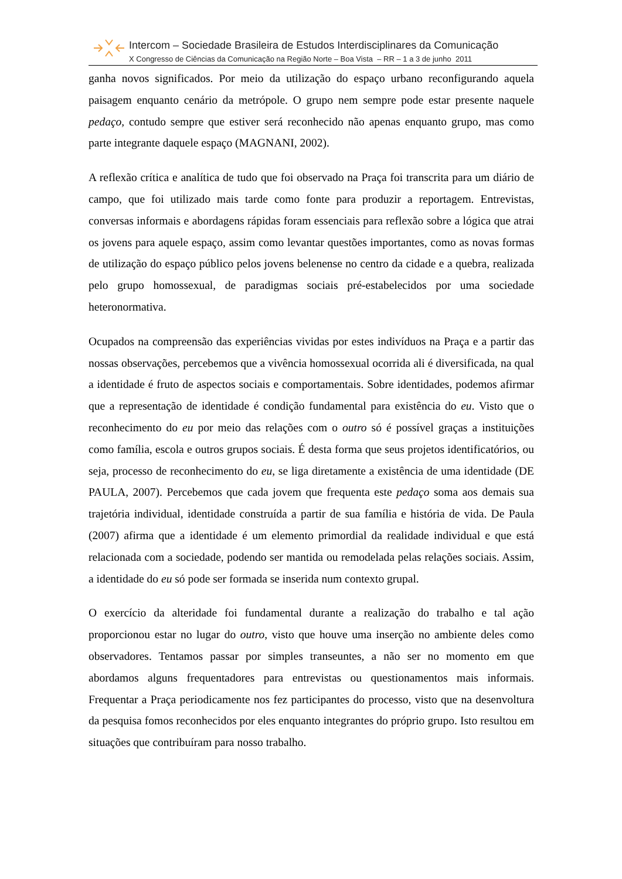Intercom – Sociedade Brasileira de Estudos Interdisciplinares da Comunicação
X Congresso de Ciências da Comunicação na Região Norte – Boa Vista – RR – 1 a 3 de junho 2011
ganha novos significados. Por meio da utilização do espaço urbano reconfigurando aquela paisagem enquanto cenário da metrópole. O grupo nem sempre pode estar presente naquele pedaço, contudo sempre que estiver será reconhecido não apenas enquanto grupo, mas como parte integrante daquele espaço (MAGNANI, 2002).
A reflexão crítica e analítica de tudo que foi observado na Praça foi transcrita para um diário de campo, que foi utilizado mais tarde como fonte para produzir a reportagem. Entrevistas, conversas informais e abordagens rápidas foram essenciais para reflexão sobre a lógica que atrai os jovens para aquele espaço, assim como levantar questões importantes, como as novas formas de utilização do espaço público pelos jovens belenense no centro da cidade e a quebra, realizada pelo grupo homossexual, de paradigmas sociais pré-estabelecidos por uma sociedade heteronormativa.
Ocupados na compreensão das experiências vividas por estes indivíduos na Praça e a partir das nossas observações, percebemos que a vivência homossexual ocorrida ali é diversificada, na qual a identidade é fruto de aspectos sociais e comportamentais. Sobre identidades, podemos afirmar que a representação de identidade é condição fundamental para existência do eu. Visto que o reconhecimento do eu por meio das relações com o outro só é possível graças a instituições como família, escola e outros grupos sociais. É desta forma que seus projetos identificatórios, ou seja, processo de reconhecimento do eu, se liga diretamente a existência de uma identidade (DE PAULA, 2007). Percebemos que cada jovem que frequenta este pedaço soma aos demais sua trajetória individual, identidade construída a partir de sua família e história de vida. De Paula (2007) afirma que a identidade é um elemento primordial da realidade individual e que está relacionada com a sociedade, podendo ser mantida ou remodelada pelas relações sociais. Assim, a identidade do eu só pode ser formada se inserida num contexto grupal.
O exercício da alteridade foi fundamental durante a realização do trabalho e tal ação proporcionou estar no lugar do outro, visto que houve uma inserção no ambiente deles como observadores. Tentamos passar por simples transeuntes, a não ser no momento em que abordamos alguns frequentadores para entrevistas ou questionamentos mais informais. Frequentar a Praça periodicamente nos fez participantes do processo, visto que na desenvoltura da pesquisa fomos reconhecidos por eles enquanto integrantes do próprio grupo. Isto resultou em situações que contribuíram para nosso trabalho.